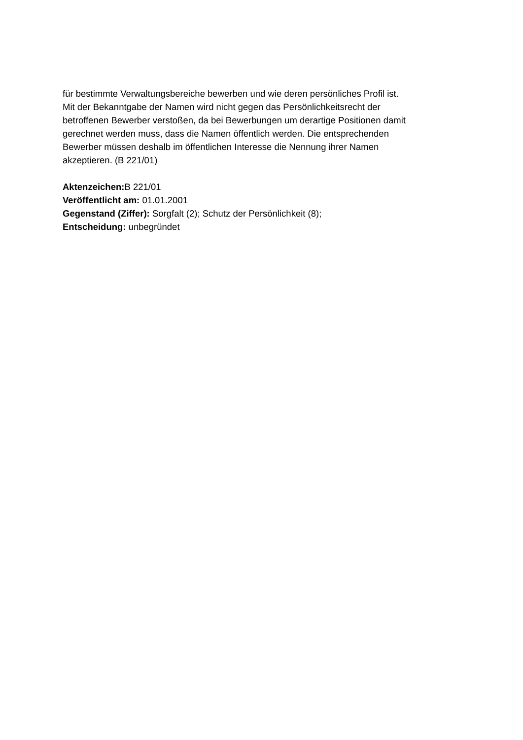für bestimmte Verwaltungsbereiche bewerben und wie deren persönliches Profil ist.
Mit der Bekanntgabe der Namen wird nicht gegen das Persönlichkeitsrecht der
betroffenen Bewerber verstoßen, da bei Bewerbungen um derartige Positionen damit
gerechnet werden muss, dass die Namen öffentlich werden. Die entsprechenden
Bewerber müssen deshalb im öffentlichen Interesse die Nennung ihrer Namen
akzeptieren. (B 221/01)
Aktenzeichen: B 221/01
Veröffentlicht am: 01.01.2001
Gegenstand (Ziffer): Sorgfalt (2); Schutz der Persönlichkeit (8);
Entscheidung: unbegründet